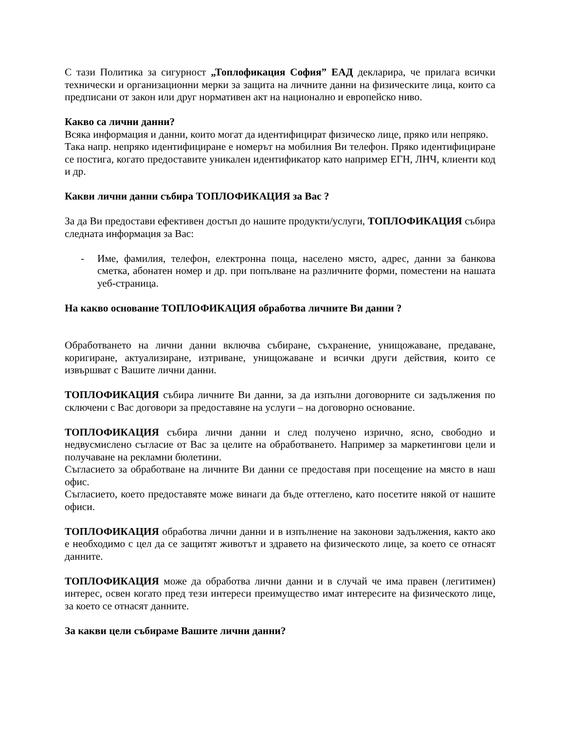С тази Политика за сигурност „Топлофикация София” ЕАД декларира, че прилага всички технически и организационни мерки за защита на личните данни на физическите лица, които са предписани от закон или друг нормативен акт на национално и европейско ниво.
Какво са лични данни?
Всяка информация и данни, които могат да идентифицират физическо лице, пряко или непряко.
Така напр. непряко идентифициране е номерът на мобилния Ви телефон. Пряко идентифициране се постига, когато предоставите уникален идентификатор като например ЕГН, ЛНЧ, клиенти код и др.
Какви лични данни събира ТОПЛОФИКАЦИЯ за Вас ?
За да Ви предостави ефективен достъп до нашите продукти/услуги, ТОПЛОФИКАЦИЯ събира следната информация за Вас:
- Име, фамилия, телефон, електронна поща, населено място, адрес, данни за банкова сметка, абонатен номер и др. при попълване на различните форми, поместени на нашата уеб-страница.
На какво основание ТОПЛОФИКАЦИЯ обработва личните Ви данни ?
Обработването на лични данни включва събиране, съхранение, унищожаване, предаване, коригиране, актуализиране, изтриване, унищожаване и всички други действия, които се извършват с Вашите лични данни.
ТОПЛОФИКАЦИЯ събира личните Ви данни, за да изпълни договорните си задължения по сключени с Вас договори за предоставяне на услуги – на договорно основание.
ТОПЛОФИКАЦИЯ събира лични данни и след получено изрично, ясно, свободно и недвусмислено съгласие от Вас за целите на обработването. Например за маркетингови цели и получаване на рекламни бюлетини.
Съгласието за обработване на личните Ви данни се предоставя при посещение на място в наш офис.
Съгласието, което предоставяте може винаги да бъде оттеглено, като посетите някой от нашите офиси.
ТОПЛОФИКАЦИЯ обработва лични данни и в изпълнение на законови задължения, както ако е необходимо с цел да се защитят животът и здравето на физическото лице, за което се отнасят данните.
ТОПЛОФИКАЦИЯ може да обработва лични данни и в случай че има правен (легитимен) интерес, освен когато пред тези интереси преимущество имат интересите на физическото лице, за което се отнасят данните.
За какви цели събираме Вашите лични данни?